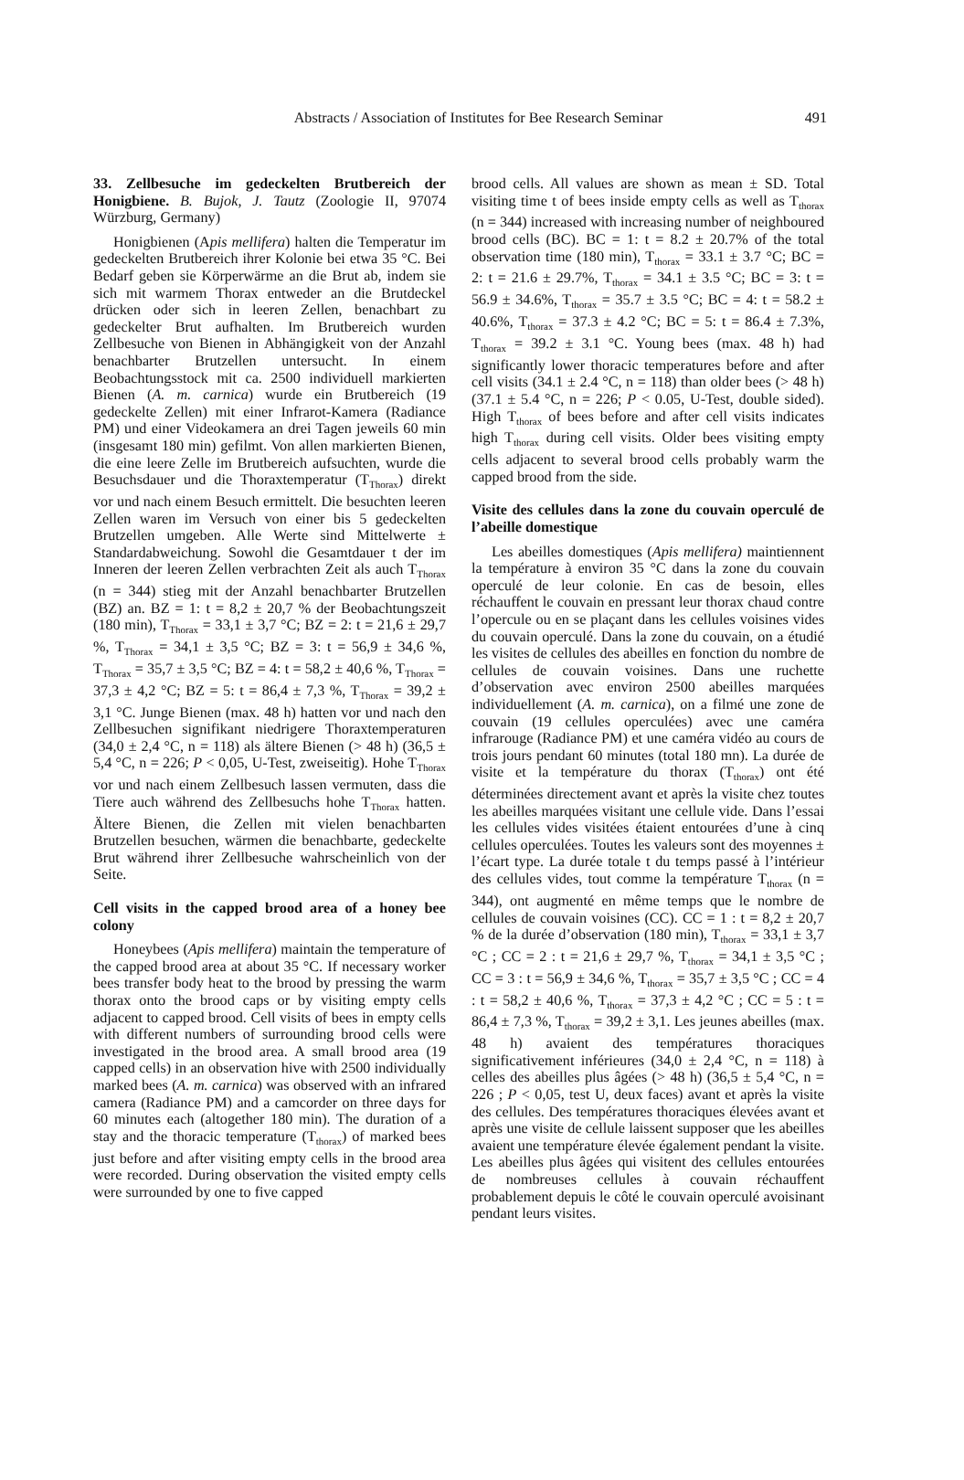Abstracts / Association of Institutes for Bee Research Seminar
491
33. Zellbesuche im gedeckelten Brutbereich der Honigbiene. B. Bujok, J. Tautz (Zoologie II, 97074 Würzburg, Germany)
Honigbienen (Apis mellifera) halten die Temperatur im gedeckelten Brutbereich ihrer Kolonie bei etwa 35 °C. Bei Bedarf geben sie Körperwärme an die Brut ab, indem sie sich mit warmem Thorax entweder an die Brutdeckel drücken oder sich in leeren Zellen, benachbart zu gedeckelter Brut aufhalten. Im Brutbereich wurden Zellbesuche von Bienen in Abhängigkeit von der Anzahl benachbarter Brutzellen untersucht. In einem Beobachtungsstock mit ca. 2500 individuell markierten Bienen (A. m. carnica) wurde ein Brutbereich (19 gedeckelte Zellen) mit einer Infrarot-Kamera (Radiance PM) und einer Videokamera an drei Tagen jeweils 60 min (insgesamt 180 min) gefilmt. Von allen markierten Bienen, die eine leere Zelle im Brutbereich aufsuchten, wurde die Besuchsdauer und die Thoraxtemperatur (T<sub>Thorax</sub>) direkt vor und nach einem Besuch ermittelt. Die besuchten leeren Zellen waren im Versuch von einer bis 5 gedeckelten Brutzellen umgeben. Alle Werte sind Mittelwerte ± Standardabweichung. Sowohl die Gesamtdauer t der im Inneren der leeren Zellen verbrachten Zeit als auch T<sub>Thorax</sub> (n = 344) stieg mit der Anzahl benachbarter Brutzellen (BZ) an. BZ = 1: t = 8,2 ± 20,7 % der Beobachtungszeit (180 min), T<sub>Thorax</sub> = 33,1 ± 3,7 °C; BZ = 2: t = 21,6 ± 29,7 %, T<sub>Thorax</sub> = 34,1 ± 3,5 °C; BZ = 3: t = 56,9 ± 34,6 %, T<sub>Thorax</sub> = 35,7 ± 3,5 °C; BZ = 4: t = 58,2 ± 40,6 %, T<sub>Thorax</sub> = 37,3 ± 4,2 °C; BZ = 5: t = 86,4 ± 7,3 %, T<sub>Thorax</sub> = 39,2 ± 3,1 °C. Junge Bienen (max. 48 h) hatten vor und nach den Zellbesuchen signifikant niedrigere Thoraxtemperaturen (34,0 ± 2,4 °C, n = 118) als ältere Bienen (> 48 h) (36,5 ± 5,4 °C, n = 226; P < 0,05, U-Test, zweiseitig). Hohe T<sub>Thorax</sub> vor und nach einem Zellbesuch lassen vermuten, dass die Tiere auch während des Zellbesuchs hohe T<sub>Thorax</sub> hatten. Ältere Bienen, die Zellen mit vielen benachbarten Brutzellen besuchen, wärmen die benachbarte, gedeckelte Brut während ihrer Zellbesuche wahrscheinlich von der Seite.
Cell visits in the capped brood area of a honey bee colony
Honeybees (Apis mellifera) maintain the temperature of the capped brood area at about 35 °C. If necessary worker bees transfer body heat to the brood by pressing the warm thorax onto the brood caps or by visiting empty cells adjacent to capped brood. Cell visits of bees in empty cells with different numbers of surrounding brood cells were investigated in the brood area. A small brood area (19 capped cells) in an observation hive with 2500 individually marked bees (A. m. carnica) was observed with an infrared camera (Radiance PM) and a camcorder on three days for 60 minutes each (altogether 180 min). The duration of a stay and the thoracic temperature (T<sub>thorax</sub>) of marked bees just before and after visiting empty cells in the brood area were recorded. During observation the visited empty cells were surrounded by one to five capped
brood cells. All values are shown as mean ± SD. Total visiting time t of bees inside empty cells as well as T<sub>thorax</sub> (n = 344) increased with increasing number of neighboured brood cells (BC). BC = 1: t = 8.2 ± 20.7% of the total observation time (180 min), T<sub>thorax</sub> = 33.1 ± 3.7 °C; BC = 2: t = 21.6 ± 29.7%, T<sub>thorax</sub> = 34.1 ± 3.5 °C; BC = 3: t = 56.9 ± 34.6%, T<sub>thorax</sub> = 35.7 ± 3.5 °C; BC = 4: t = 58.2 ± 40.6%, T<sub>thorax</sub> = 37.3 ± 4.2 °C; BC = 5: t = 86.4 ± 7.3%, T<sub>thorax</sub> = 39.2 ± 3.1 °C. Young bees (max. 48 h) had significantly lower thoracic temperatures before and after cell visits (34.1 ± 2.4 °C, n = 118) than older bees (> 48 h) (37.1 ± 5.4 °C, n = 226; P < 0.05, U-Test, double sided). High T<sub>thorax</sub> of bees before and after cell visits indicates high T<sub>thorax</sub> during cell visits. Older bees visiting empty cells adjacent to several brood cells probably warm the capped brood from the side.
Visite des cellules dans la zone du couvain operculé de l’abeille domestique
Les abeilles domestiques (Apis mellifera) maintiennent la température à environ 35 °C dans la zone du couvain operculé de leur colonie. En cas de besoin, elles réchauffent le couvain en pressant leur thorax chaud contre l’opercule ou en se plaçant dans les cellules voisines vides du couvain operculé. Dans la zone du couvain, on a étudié les visites de cellules des abeilles en fonction du nombre de cellules de couvain voisines. Dans une ruchette d’observation avec environ 2500 abeilles marquées individuellement (A. m. carnica), on a filmé une zone de couvain (19 cellules operculées) avec une caméra infrarouge (Radiance PM) et une caméra vidéo au cours de trois jours pendant 60 minutes (total 180 mn). La durée de visite et la température du thorax (T<sub>thorax</sub>) ont été déterminées directement avant et après la visite chez toutes les abeilles marquées visitant une cellule vide. Dans l’essai les cellules vides visitées étaient entourées d’une à cinq cellules operculées. Toutes les valeurs sont des moyennes ± l’écart type. La durée totale t du temps passé à l’intérieur des cellules vides, tout comme la température T<sub>thorax</sub> (n = 344), ont augmenté en même temps que le nombre de cellules de couvain voisines (CC). CC = 1 : t = 8,2 ± 20,7 % de la durée d’observation (180 min), T<sub>thorax</sub> = 33,1 ± 3,7 °C ; CC = 2 : t = 21,6 ± 29,7 %, T<sub>thorax</sub> = 34,1 ± 3,5 °C ; CC = 3 : t = 56,9 ± 34,6 %, T<sub>thorax</sub> = 35,7 ± 3,5 °C ; CC = 4 : t = 58,2 ± 40,6 %, T<sub>thorax</sub> = 37,3 ± 4,2 °C ; CC = 5 : t = 86,4 ± 7,3 %, T<sub>thorax</sub> = 39,2 ± 3,1. Les jeunes abeilles (max. 48 h) avaient des températures thoraciques significativement inférieures (34,0 ± 2,4 °C, n = 118) à celles des abeilles plus âgées (> 48 h) (36,5 ± 5,4 °C, n = 226 ; P < 0,05, test U, deux faces) avant et après la visite des cellules. Des températures thoraciques élevées avant et après une visite de cellule laissent supposer que les abeilles avaient une température élevée également pendant la visite. Les abeilles plus âgées qui visitent des cellules entourées de nombreuses cellules à couvain réchauffent probablement depuis le côté le couvain operculé avoisinant pendant leurs visites.